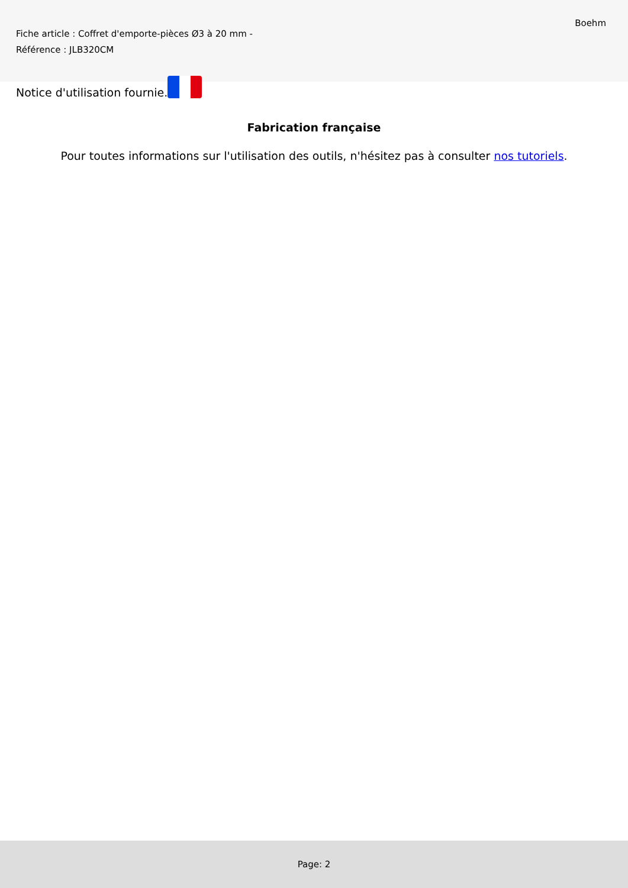Fiche article : Coffret d'emporte-pièces Ø3 à 20 mm -
Référence : JLB320CM
Boehm
Notice d'utilisation fournie.
Fabrication française
Pour toutes informations sur l'utilisation des outils, n'hésitez pas à consulter nos tutoriels.
Page: 2